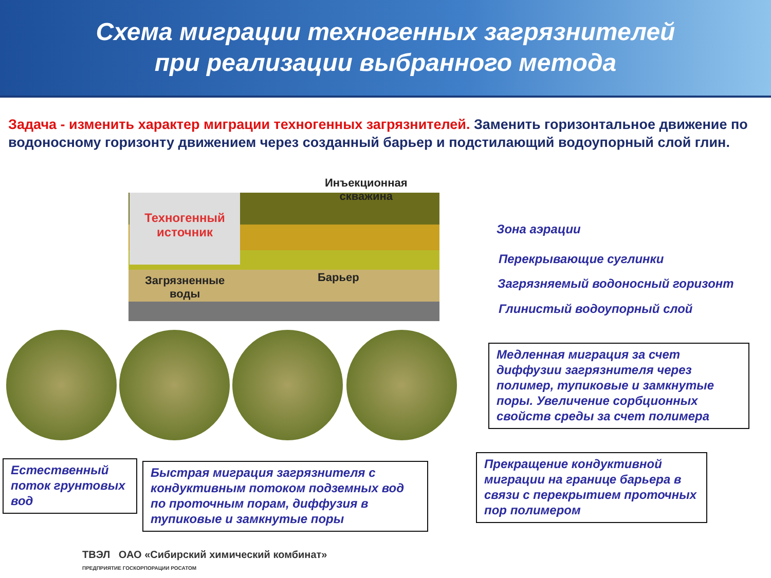Схема миграции техногенных загрязнителей
при реализации выбранного метода
Задача - изменить характер миграции техногенных загрязнителей. Заменить горизонтальное движение по водоносному горизонту движением через созданный барьер и подстилающий водоупорный слой глин.
Техногенный источник
Инъекционная
скважина
Загрязненные
воды
Барьер
Зона аэрации
Перекрывающие суглинки
Загрязняемый водоносный горизонт
Глинистый водоупорный слой
Медленная миграция за счет диффузии загрязнителя через полимер, тупиковые и замкнутые поры. Увеличение сорбционных свойств среды за счет полимера
Естественный поток грунтовых вод
Быстрая миграция загрязнителя с кондуктивным потоком подземных вод по проточным порам, диффузия в тупиковые и замкнутые поры
Прекращение кондуктивной миграции на границе барьера в связи с перекрытием проточных пор полимером
ТВЭЛ ОАО «Сибирский химический комбинат»
ПРЕДПРИЯТИЕ ГОСКОРПОРАЦИИ РОСАТОМ